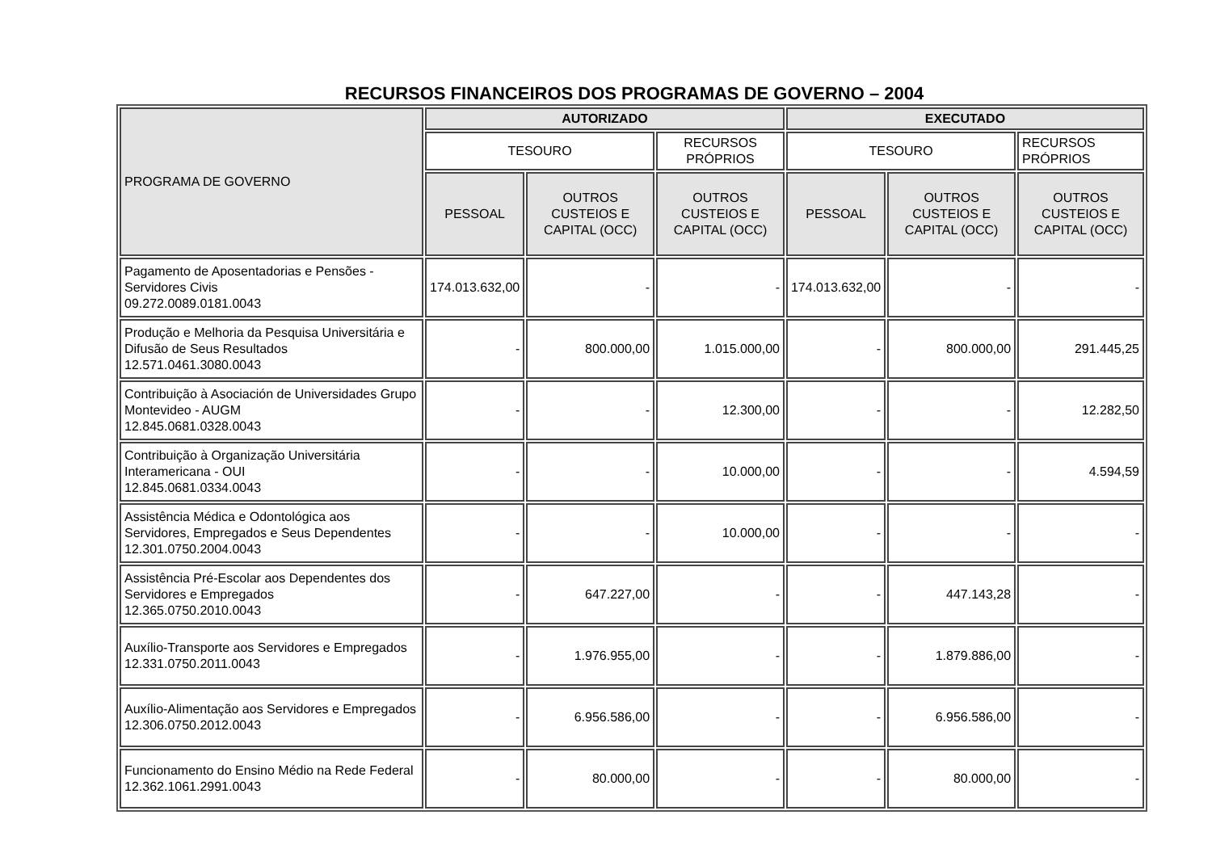RECURSOS FINANCEIROS DOS PROGRAMAS DE GOVERNO – 2004
| PROGRAMA DE GOVERNO | AUTORIZADO | | | EXECUTADO | | |
| --- | --- | --- | --- | --- | --- | --- |
| | TESOURO | | RECURSOS PRÓPRIOS | TESOURO | | RECURSOS PRÓPRIOS |
| | PESSOAL | OUTROS CUSTEIOS E CAPITAL (OCC) | OUTROS CUSTEIOS E CAPITAL (OCC) | PESSOAL | OUTROS CUSTEIOS E CAPITAL (OCC) | OUTROS CUSTEIOS E CAPITAL (OCC) |
| Pagamento de Aposentadorias e Pensões - Servidores Civis 09.272.0089.0181.0043 | 174.013.632,00 | - | - | 174.013.632,00 | - | - |
| Produção e Melhoria da Pesquisa Universitária e Difusão de Seus Resultados 12.571.0461.3080.0043 | - | 800.000,00 | 1.015.000,00 | - | 800.000,00 | 291.445,25 |
| Contribuição à Asociación de Universidades Grupo Montevideo - AUGM 12.845.0681.0328.0043 | - | - | 12.300,00 | - | - | 12.282,50 |
| Contribuição à Organização Universitária Interamericana - OUI 12.845.0681.0334.0043 | - | - | 10.000,00 | - | - | 4.594,59 |
| Assistência Médica e Odontológica aos Servidores, Empregados e Seus Dependentes 12.301.0750.2004.0043 | - | - | 10.000,00 | - | - | - |
| Assistência Pré-Escolar aos Dependentes dos Servidores e Empregados 12.365.0750.2010.0043 | - | 647.227,00 | - | - | 447.143,28 | - |
| Auxílio-Transporte aos Servidores e Empregados 12.331.0750.2011.0043 | - | 1.976.955,00 | - | - | 1.879.886,00 | - |
| Auxílio-Alimentação aos Servidores e Empregados 12.306.0750.2012.0043 | - | 6.956.586,00 | - | - | 6.956.586,00 | - |
| Funcionamento do Ensino Médio na Rede Federal 12.362.1061.2991.0043 | - | 80.000,00 | - | - | 80.000,00 | - |